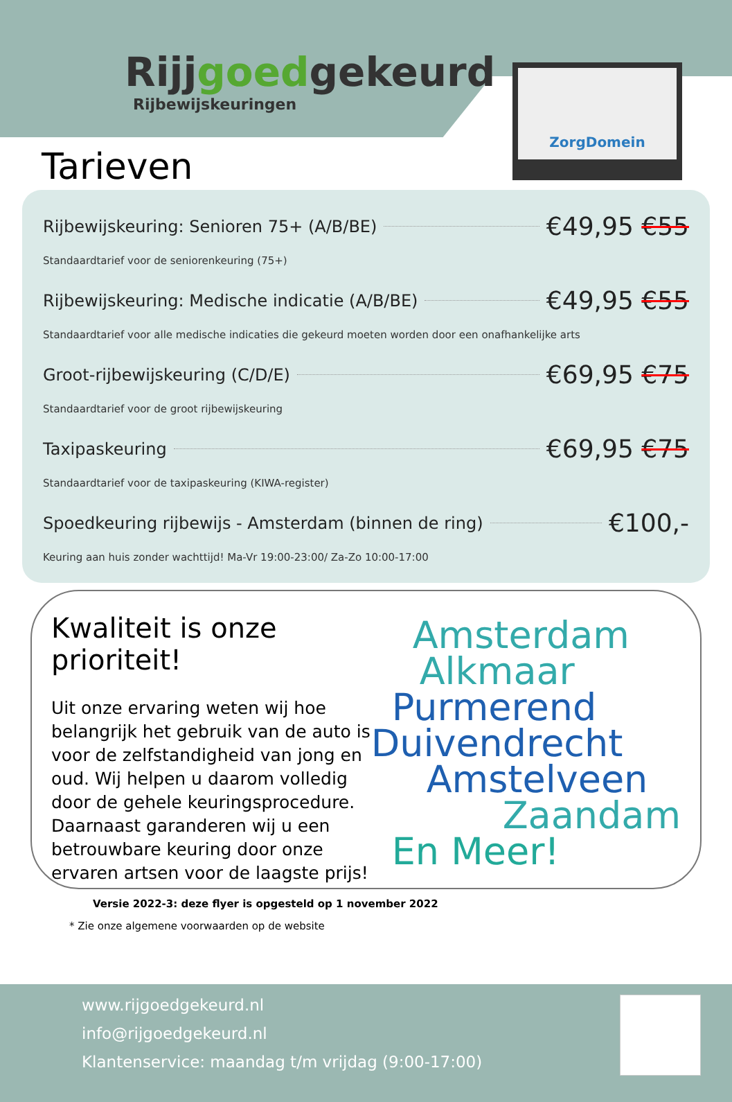Rijjgoedgekeurd
Rijbewijskeuringen
ZorgDomein
Tarieven
Rijbewijskeuring: Senioren 75+ (A/B/BE) €49,95 €55
Standaardtarief voor de seniorenkeuring (75+)
Rijbewijskeuring: Medische indicatie (A/B/BE) €49,95 €55
Standaardtarief voor alle medische indicaties die gekeurd moeten worden door een onafhankelijke arts
Groot-rijbewijskeuring (C/D/E) €69,95 €75
Standaardtarief voor de groot rijbewijskeuring
Taxipaskeuring €69,95 €75
Standaardtarief voor de taxipaskeuring (KIWA-register)
Spoedkeuring rijbewijs - Amsterdam (binnen de ring) €100,-
Keuring aan huis zonder wachttijd! Ma-Vr 19:00-23:00/ Za-Zo 10:00-17:00
Kwaliteit is onze prioriteit!
Uit onze ervaring weten wij hoe belangrijk het gebruik van de auto is voor de zelfstandigheid van jong en oud. Wij helpen u daarom volledig door de gehele keuringsprocedure. Daarnaast garanderen wij u een betrouwbare keuring door onze ervaren artsen voor de laagste prijs!
* Zie onze algemene voorwaarden op de website
Amsterdam
Alkmaar
Purmerend
Duivendrecht
Amstelveen
Zaandam
En Meer!
Versie 2022-3: deze flyer is opgesteld op 1 november 2022
www.rijgoedgekeurd.nl
info@rijgoedgekeurd.nl
Klantenservice: maandag t/m vrijdag (9:00-17:00)